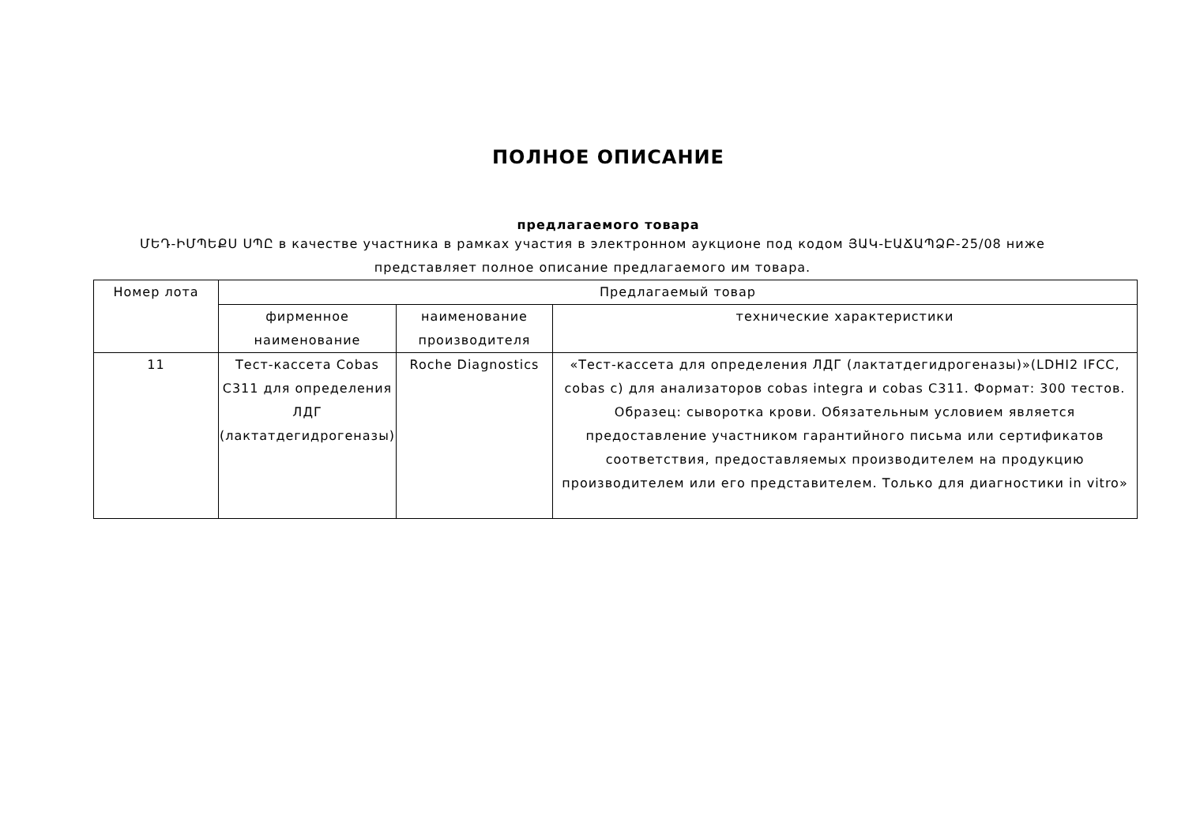ПОЛНОЕ ОПИСАНИЕ
предлагаемого товара
ՄԵԴ-ԻՄՊԵՔՍ ՍՊԸ в качестве участника в рамках участия в электронном аукционе под кодом ՅԱԿ-ԷԱՃԱՊՁԲ-25/08 ниже представляет полное описание предлагаемого им товара.
| Номер лота | Предлагаемый товар | | |
| --- | --- | --- | --- |
| | фирменное наименование | наименование производителя | технические характеристики |
| 11 | Тест-кассета Cobas C311 для определения ЛДГ (лактатдегидрогеназы) | Roche Diagnostics | «Тест-кассета для определения ЛДГ (лактатдегидрогеназы)»(LDHI2 IFCC, cobas c) для анализаторов cobas integra и cobas C311. Формат: 300 тестов. Образец: сыворотка крови. Обязательным условием является предоставление участником гарантийного письма или сертификатов соответствия, предоставляемых производителем на продукцию производителем или его представителем. Только для диагностики in vitro» |